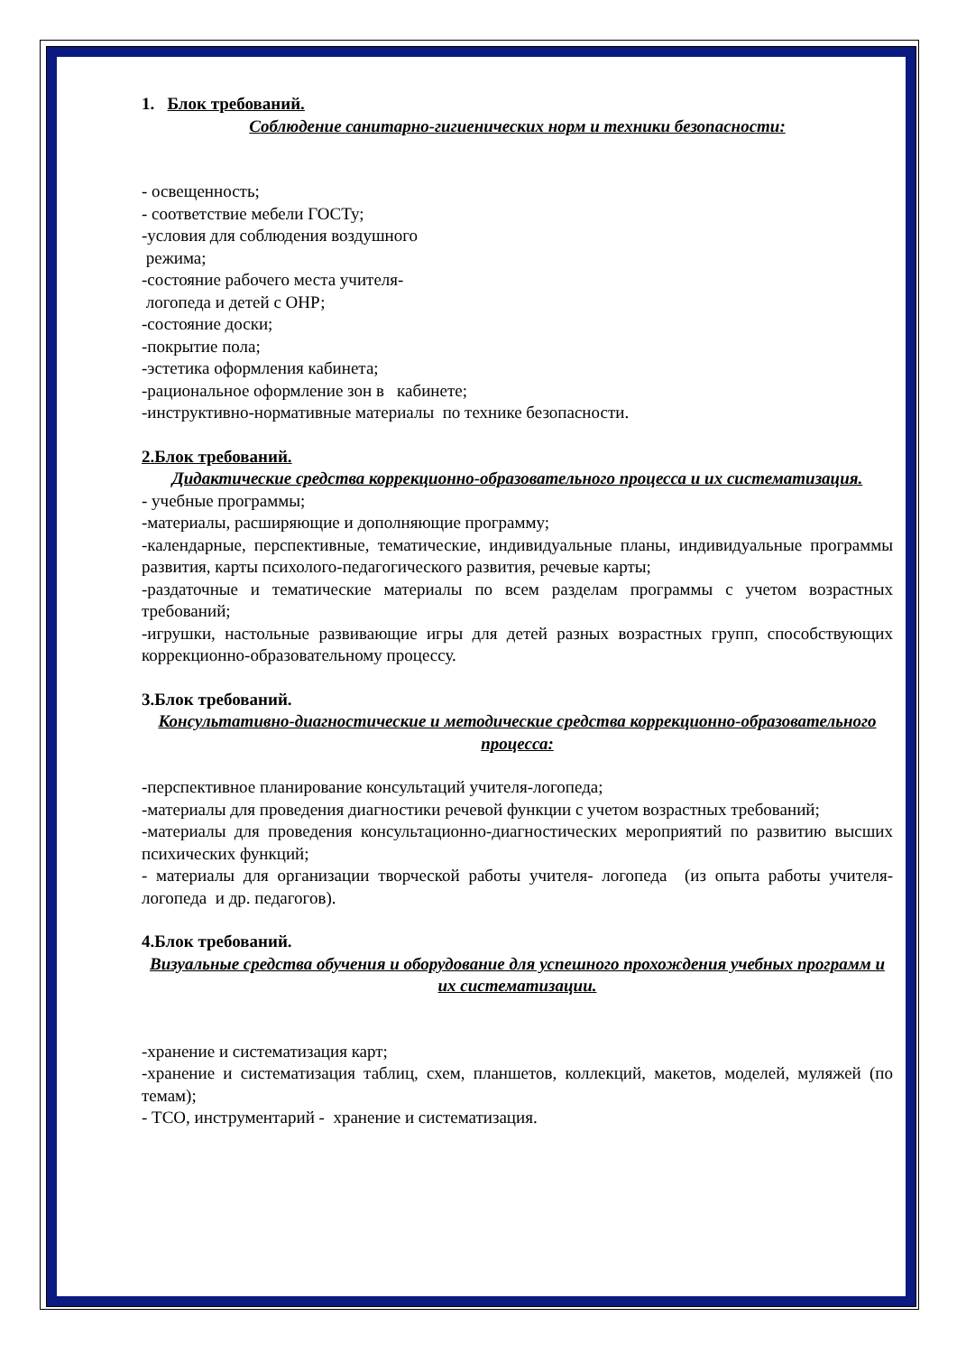1. Блок требований.
Соблюдение санитарно-гигиенических норм и техники безопасности:
- освещенность;
- соответствие мебели ГОСТу;
-условия для соблюдения воздушного
режима;
-состояние рабочего места учителя-
логопеда и детей с ОНР;
-состояние доски;
-покрытие пола;
-эстетика оформления кабинета;
-рациональное оформление зон в кабинете;
-инструктивно-нормативные материалы по технике безопасности.
2.Блок требований.
Дидактические средства коррекционно-образовательного процесса и их систематизация.
- учебные программы;
-материалы, расширяющие и дополняющие программу;
-календарные, перспективные, тематические, индивидуальные планы, индивидуальные программы развития, карты психолого-педагогического развития, речевые карты;
-раздаточные и тематические материалы по всем разделам программы с учетом возрастных требований;
-игрушки, настольные развивающие игры для детей разных возрастных групп, способствующих коррекционно-образовательному процессу.
3.Блок требований.
Консультативно-диагностические и методические средства коррекционно-образовательного процесса:
-перспективное планирование консультаций учителя-логопеда;
-материалы для проведения диагностики речевой функции с учетом возрастных требований;
-материалы для проведения консультационно-диагностических мероприятий по развитию высших психических функций;
- материалы для организации творческой работы учителя- логопеда (из опыта работы учителя- логопеда и др. педагогов).
4.Блок требований.
Визуальные средства обучения и оборудование для успешного прохождения учебных программ и их систематизации.
-хранение и систематизация карт;
-хранение и систематизация таблиц, схем, планшетов, коллекций, макетов, моделей, муляжей (по темам);
- ТСО, инструментарий - хранение и систематизация.